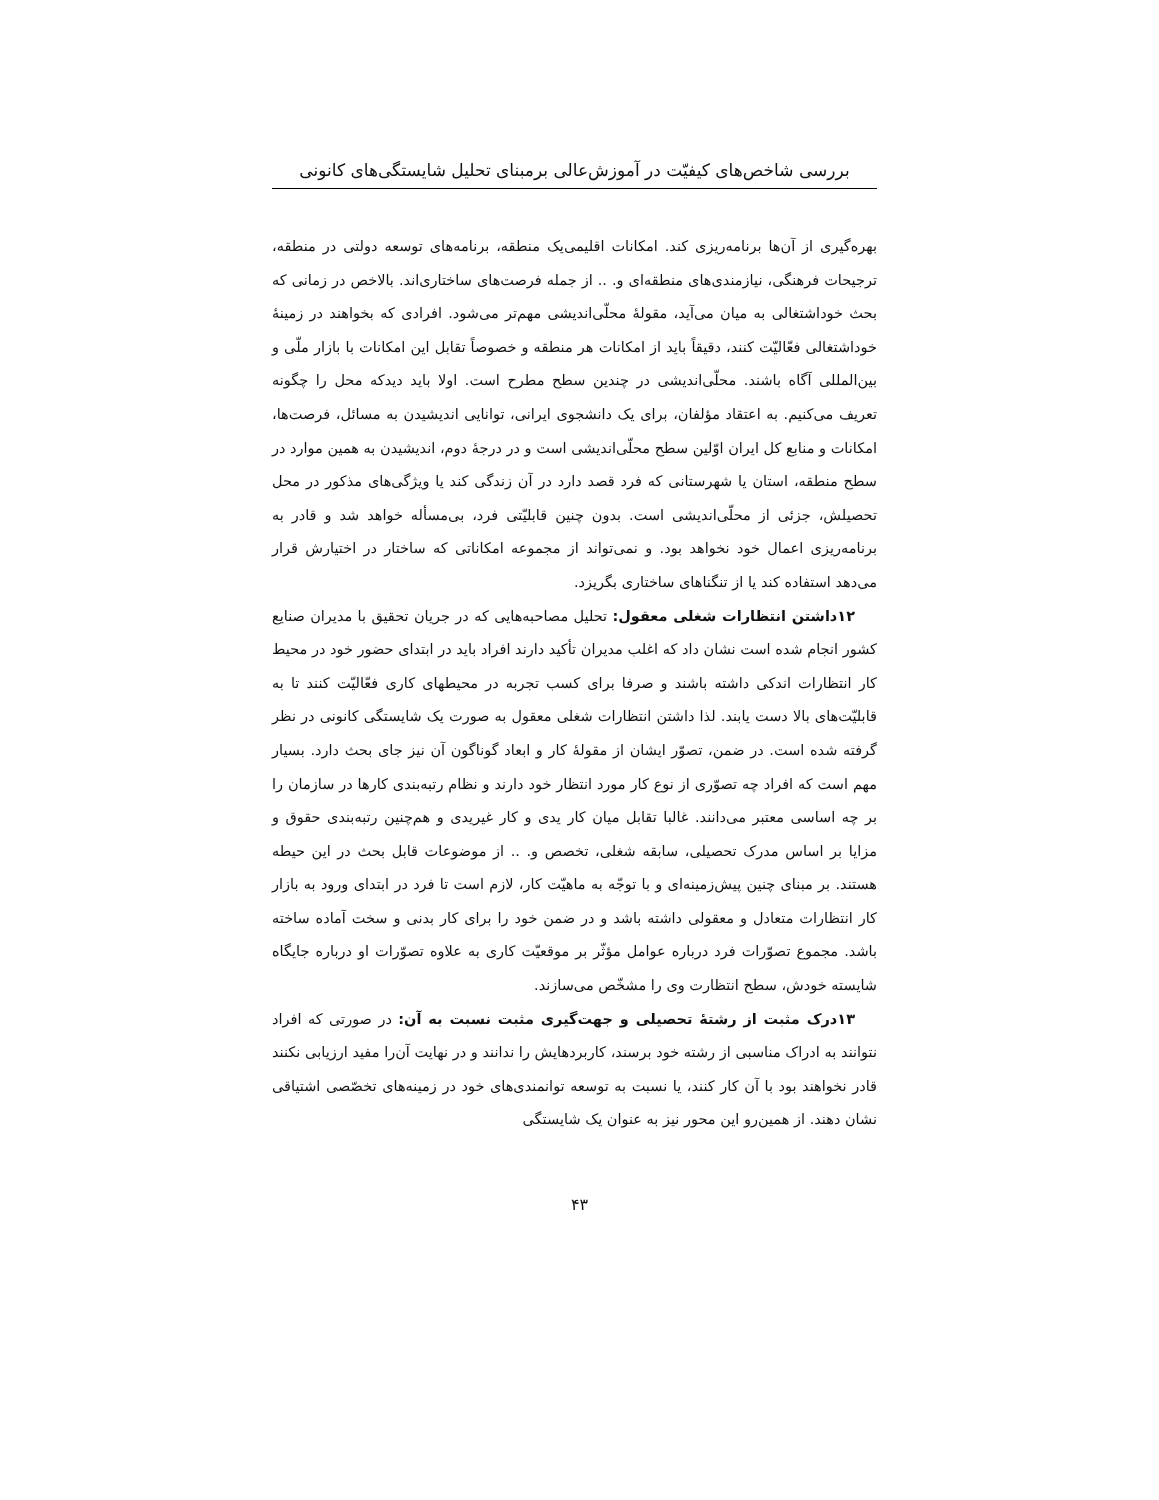بررسی شاخص‌های کیفیّت در آموزش‌عالی برمبنای تحلیل شایستگی‌های کانونی
بهره‌گیری از آن‌ها برنامه‌ریزی کند. امکانات اقلیمی‌یک منطقه، برنامه‌های توسعه دولتی در منطقه، ترجیحات فرهنگی، نیازمندی‌های منطقه‌ای و. .. از جمله فرصت‌های ساختاری‌اند. بالاخص در زمانی که بحث خوداشتغالی به میان می‌آید، مقولهٔ محلّی‌اندیشی مهم‌تر می‌شود. افرادی که بخواهند در زمینهٔ خوداشتغالی فعّالیّت کنند، دقیقاً باید از امکانات هر منطقه و خصوصاً تقابل این امکانات با بازار ملّی و بین‌المللی آگاه باشند. محلّی‌اندیشی در چندین سطح مطرح است. اولا باید دیدکه محل را چگونه تعریف می‌کنیم. به اعتقاد مؤلفان، برای یک دانشجوی ایرانی، توانایی اندیشیدن به مسائل، فرصت‌ها، امکانات و منابع کل ایران اوّلین سطح محلّی‌اندیشی است و در درجهٔ دوم، اندیشیدن به همین موارد در سطح منطقه، استان یا شهرستانی که فرد قصد دارد در آن زندگی کند یا ویژگی‌های مذکور در محل تحصیلش، جزئی از محلّی‌اندیشی است. بدون چنین قابلیّتی فرد، بی‌مسأله خواهد شد و قادر به برنامه‌ریزی اعمال خود نخواهد بود. و نمی‌تواند از مجموعه امکاناتی که ساختار در اختیارش قرار می‌دهد استفاده کند یا از تنگناهای ساختاری بگریزد.
۱۲داشتن انتظارات شغلی معقول: تحلیل مصاحبه‌هایی که در جریان تحقیق با مدیران صنایع کشور انجام شده است نشان داد که اغلب مدیران تأکید دارند افراد باید در ابتدای حضور خود در محیط کار انتظارات اندکی داشته باشند و صرفا برای کسب تجربه در محیطهای کاری فعّالیّت کنند تا به قابلیّت‌های بالا دست یابند. لذا داشتن انتظارات شغلی معقول به صورت یک شایستگی کانونی در نظر گرفته شده است. در ضمن، تصوّر ایشان از مقولهٔ کار و ابعاد گوناگون آن نیز جای بحث دارد. بسیار مهم است که افراد چه تصوّری از نوع کار مورد انتظار خود دارند و نظام رتبه‌بندی کارها در سازمان را بر چه اساسی معتبر می‌دانند. غالبا تقابل میان کار یدی و کار غیریدی و هم‌چنین رتبه‌بندی حقوق و مزایا بر اساس مدرک تحصیلی، سابقه شغلی، تخصص و. .. از موضوعات قابل بحث در این حیطه هستند. بر مبنای چنین پیش‌زمینه‌ای و با توجّه به ماهیّت کار، لازم است تا فرد در ابتدای ورود به بازار کار انتظارات متعادل و معقولی داشته باشد و در ضمن خود را برای کار بدنی و سخت آماده ساخته باشد. مجموع تصوّرات فرد درباره عوامل مؤثّر بر موقعیّت کاری به علاوه تصوّرات او درباره جایگاه شایسته خودش، سطح انتظارت وی را مشخّص می‌سازند.
۱۳درک مثبت از رشتهٔ تحصیلی و جهت‌گیری مثبت نسبت به آن: در صورتی که افراد نتوانند به ادراک مناسبی از رشته خود برسند، کاربردهایش را ندانند و در نهایت آن‌را مفید ارزیابی نکنند قادر نخواهند بود با آن کار کنند، یا نسبت به توسعه توانمندی‌های خود در زمینه‌های تخصّصی اشتیاقی نشان دهند. از همین‌رو این محور نیز به عنوان یک شایستگی
۴۳